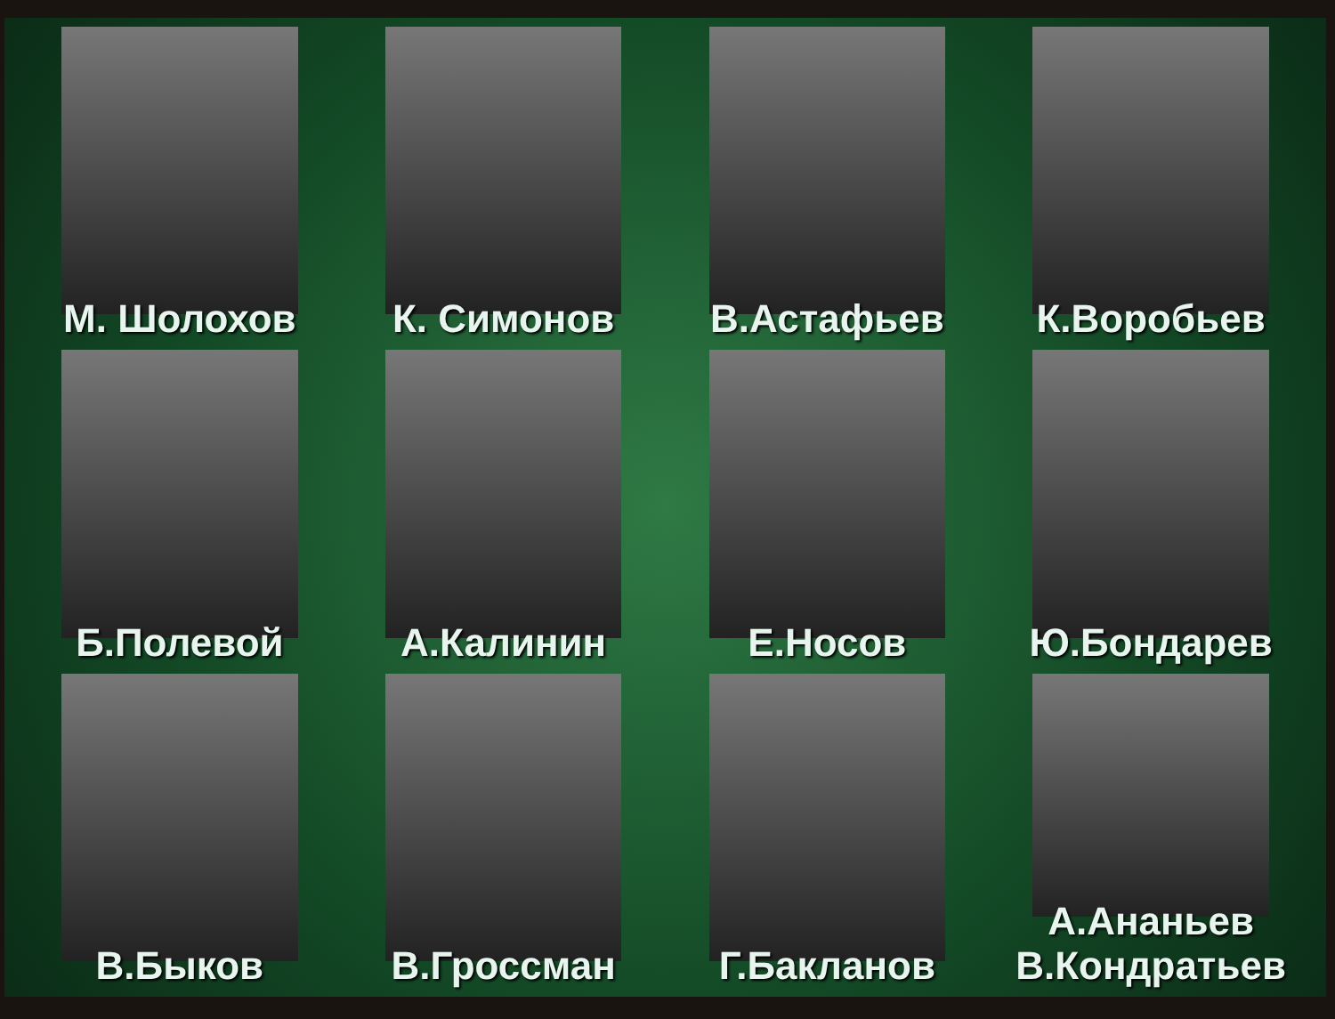М. Шолохов
К. Симонов
В.Астафьев
К.Воробьев
Б.Полевой
А.Калинин
Е.Носов
Ю.Бондарев
В.Быков
В.Гроссман
Г.Бакланов
А.Ананьев
В.Кондратьев